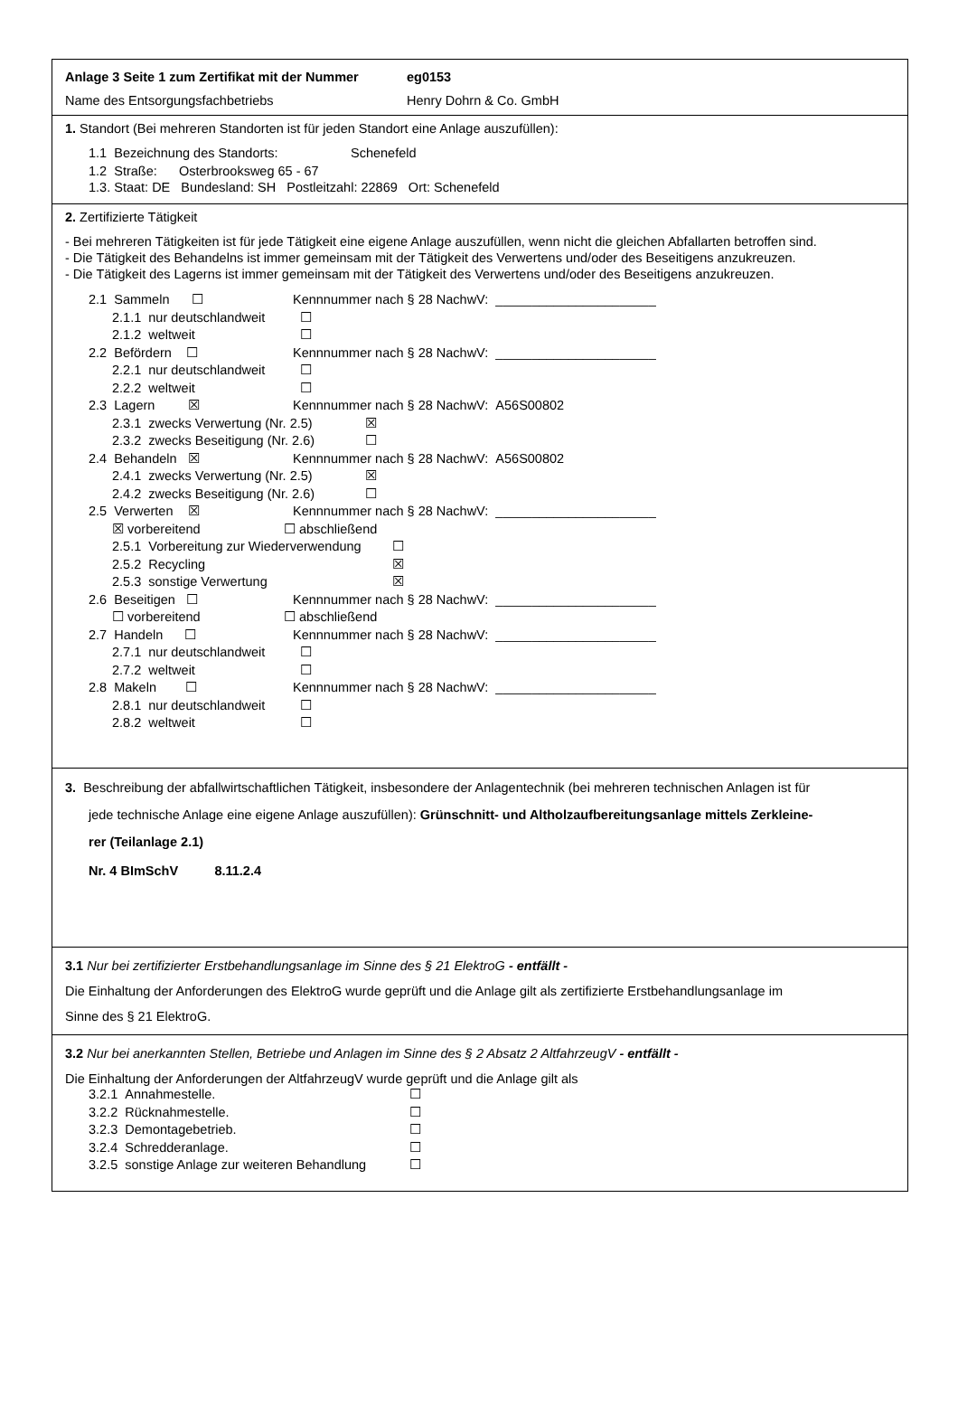Anlage 3 Seite 1 zum Zertifikat mit der Nummer eg0153
Name des Entsorgungsfachbetriebs Henry Dohrn & Co. GmbH
1. Standort (Bei mehreren Standorten ist für jeden Standort eine Anlage auszufüllen):
1.1 Bezeichnung des Standorts: Schenefeld
1.2 Straße: Osterbrooksweg 65 - 67
1.3. Staat: DE Bundesland: SH Postleitzahl: 22869 Ort: Schenefeld
2. Zertifizierte Tätigkeit
- Bei mehreren Tätigkeiten ist für jede Tätigkeit eine eigene Anlage auszufüllen, wenn nicht die gleichen Abfallarten betroffen sind.
- Die Tätigkeit des Behandelns ist immer gemeinsam mit der Tätigkeit des Verwertens und/oder des Beseitigens anzukreuzen.
- Die Tätigkeit des Lagerns ist immer gemeinsam mit der Tätigkeit des Verwertens und/oder des Beseitigens anzukreuzen.
2.1 Sammeln ☐ Kennnummer nach § 28 NachwV: ______________________
2.1.1 nur deutschlandweit ☐
2.1.2 weltweit ☐
2.2 Befördern ☐ Kennnummer nach § 28 NachwV: ______________________
2.2.1 nur deutschlandweit ☐
2.2.2 weltweit ☐
2.3 Lagern ☒ Kennnummer nach § 28 NachwV: A56S00802
2.3.1 zwecks Verwertung (Nr. 2.5) ☒
2.3.2 zwecks Beseitigung (Nr. 2.6) ☐
2.4 Behandeln ☒ Kennnummer nach § 28 NachwV: A56S00802
2.4.1 zwecks Verwertung (Nr. 2.5) ☒
2.4.2 zwecks Beseitigung (Nr. 2.6) ☐
2.5 Verwerten ☒ Kennnummer nach § 28 NachwV: ______________________
☒ vorbereitend ☐ abschließend
2.5.1 Vorbereitung zur Wiederverwendung ☐
2.5.2 Recycling ☒
2.5.3 sonstige Verwertung ☒
2.6 Beseitigen ☐ Kennnummer nach § 28 NachwV: ______________________
☐ vorbereitend ☐ abschließend
2.7 Handeln ☐ Kennnummer nach § 28 NachwV: ______________________
2.7.1 nur deutschlandweit ☐
2.7.2 weltweit ☐
2.8 Makeln ☐ Kennnummer nach § 28 NachwV: ______________________
2.8.1 nur deutschlandweit ☐
2.8.2 weltweit ☐
3. Beschreibung der abfallwirtschaftlichen Tätigkeit, insbesondere der Anlagentechnik (bei mehreren technischen Anlagen ist für
jede technische Anlage eine eigene Anlage auszufüllen): Grünschnitt- und Altholzaufbereitungsanlage mittels Zerkleine-
rer (Teilanlage 2.1)
Nr. 4 BImSchV 8.11.2.4
3.1 Nur bei zertifizierter Erstbehandlungsanlage im Sinne des § 21 ElektroG - entfällt -
Die Einhaltung der Anforderungen des ElektroG wurde geprüft und die Anlage gilt als zertifizierte Erstbehandlungsanlage im
Sinne des § 21 ElektroG.
3.2 Nur bei anerkannten Stellen, Betriebe und Anlagen im Sinne des § 2 Absatz 2 AltfahrzeugV - entfällt -
Die Einhaltung der Anforderungen der AltfahrzeugV wurde geprüft und die Anlage gilt als
3.2.1 Annahmestelle. ☐
3.2.2 Rücknahmestelle. ☐
3.2.3 Demontagebetrieb. ☐
3.2.4 Schredderanlage. ☐
3.2.5 sonstige Anlage zur weiteren Behandlung ☐